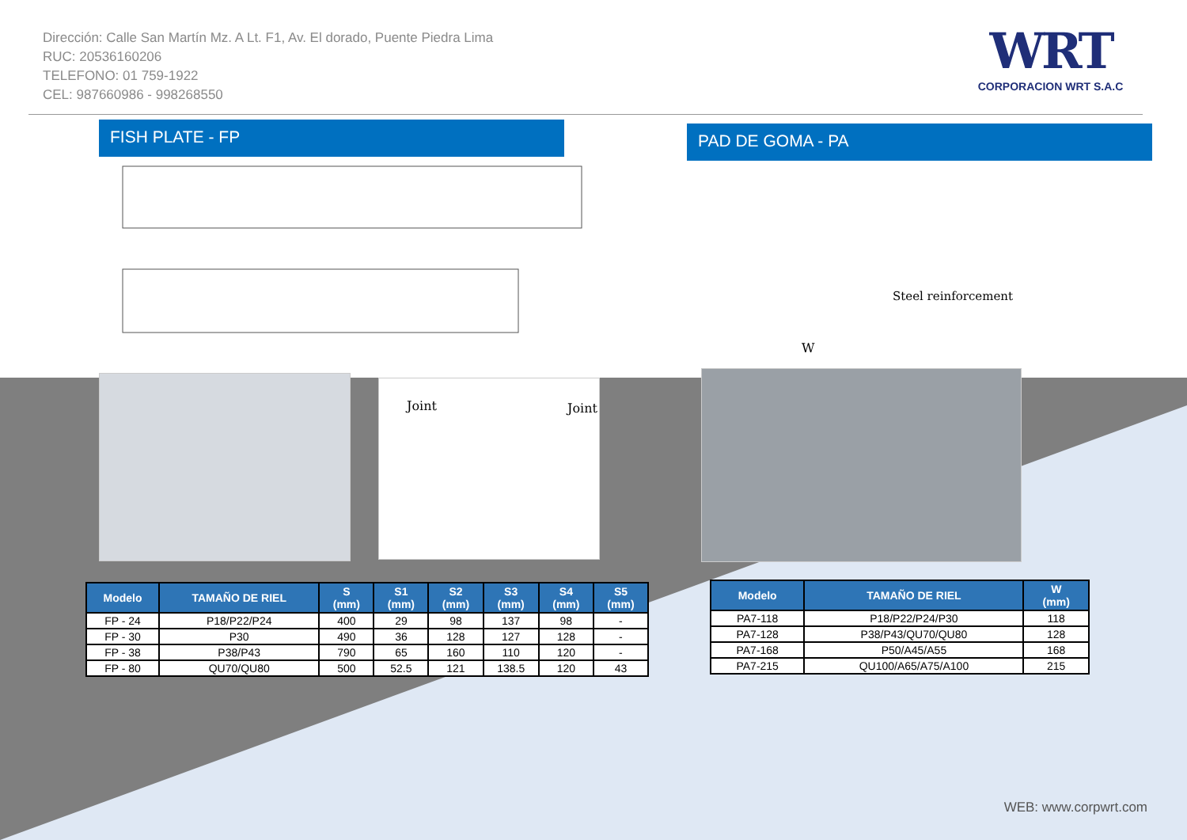Dirección: Calle San Martín Mz. A Lt. F1, Av. El dorado, Puente Piedra Lima
RUC: 20536160206
TELEFONO: 01 759-1922
CEL: 987660986 - 998268550
WRT
CORPORACION WRT S.A.C
FISH PLATE - FP PAD DE GOMA - PA
Steel reinforcement
W
Joint Joint
| Modelo | TAMAÑO DE RIEL | S (mm) | S1 (mm) | S2 (mm) | S3 (mm) | S4 (mm) | S5 (mm) |
| --- | --- | --- | --- | --- | --- | --- | --- |
| FP - 24 | P18/P22/P24 | 400 | 29 | 98 | 137 | 98 | - |
| FP - 30 | P30 | 490 | 36 | 128 | 127 | 128 | - |
| FP - 38 | P38/P43 | 790 | 65 | 160 | 110 | 120 | - |
| FP - 80 | QU70/QU80 | 500 | 52.5 | 121 | 138.5 | 120 | 43 |
| Modelo | TAMAÑO DE RIEL | W (mm) |
| --- | --- | --- |
| PA7-118 | P18/P22/P24/P30 | 118 |
| PA7-128 | P38/P43/QU70/QU80 | 128 |
| PA7-168 | P50/A45/A55 | 168 |
| PA7-215 | QU100/A65/A75/A100 | 215 |
WEB: www.corpwrt.com